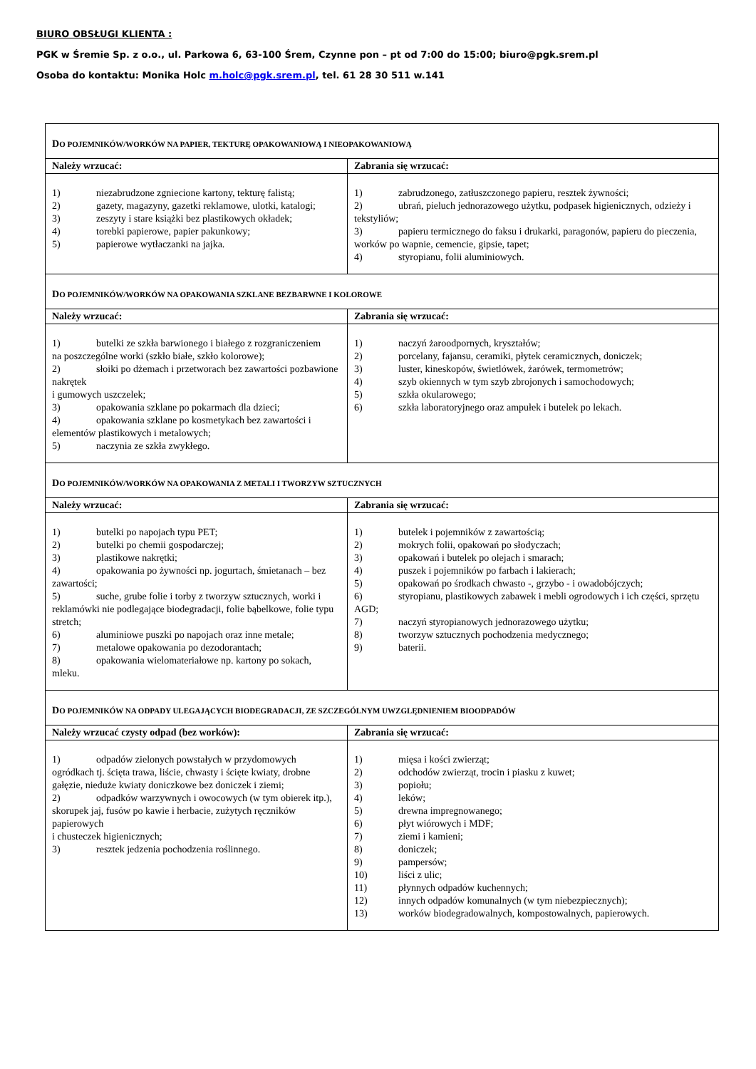BIURO OBSŁUGI KLIENTA :
PGK w Śremie Sp. z o.o., ul. Parkowa 6, 63-100 Śrem, Czynne pon – pt od 7:00 do 15:00; biuro@pgk.srem.pl
Osoba do kontaktu: Monika Holc m.holc@pgk.srem.pl, tel. 61 28 30 511 w.141
| D O POJEMNIKÓW/WORKÓW NA PAPIER, TEKTURĘ OPAKOWANIOWĄ I NIEOPAKOWANIOWĄ | |
| Należy wrzucać: | Zabrania się wrzucać: |
| 1) niezabrudzone zgniecione kartony, tekturę falistą; 2) gazety, magazyny, gazetki reklamowe, ulotki, katalogi; 3) zeszyty i stare książki bez plastikowych okładek; 4) torebki papierowe, papier pakunkowy; 5) papierowe wytłaczanki na jajka. | 1) zabrudzonego, zatłuszczonego papieru, resztek żywności; 2) ubrań, pieluch jednorazowego użytku, podpasek higienicznych, odzieży i tekstyliów; 3) papieru termicznego do faksu i drukarki, paragonów, papieru do pieczenia, worków po wapnie, cemencie, gipsie, tapet; 4) styropianu, folii aluminiowych. |
| D O POJEMNIKÓW/WORKÓW NA OPAKOWANIA SZKLANE BEZBARWNE I KOLOROWE | |
| Należy wrzucać: | Zabrania się wrzucać: |
| 1) butelki ze szkła barwionego i białego z rozgraniczeniem na poszczególne worki (szkło białe, szkło kolorowe); 2) słoiki po dżemach i przetworach bez zawartości pozbawione nakrętek i gumowych uszczelek; 3) opakowania szklane po pokarmach dla dzieci; 4) opakowania szklane po kosmetykach bez zawartości i elementów plastikowych i metalowych; 5) naczynia ze szkła zwykłego. | 1) naczyń żaroodpornych, kryształów; 2) porcelany, fajansu, ceramiki, płytek ceramicznych, doniczek; 3) luster, kineskopów, świetlówek, żarówek, termometrów; 4) szyb okiennych w tym szyb zbrojonych i samochodowych; 5) szkła okularowego; 6) szkła laboratoryjnego oraz ampułek i butelek po lekach. |
| D O POJEMNIKÓW/WORKÓW NA OPAKOWANIA Z METALI I TWORZYW SZTUCZNYCH | |
| Należy wrzucać: | Zabrania się wrzucać: |
| 1) butelki po napojach typu PET; 2) butelki po chemii gospodarczej; 3) plastikowe nakrętki; 4) opakowania po żywności np. jogurtach, śmietanach – bez zawartości; 5) suche, grube folie i torby z tworzyw sztucznych, worki i reklamówki nie podlegające biodegradacji, folie bąbelkowe, folie typu stretch; 6) aluminiowe puszki po napojach oraz inne metale; 7) metalowe opakowania po dezodorantach; 8) opakowania wielomateriałowe np. kartony po sokach, mleku. | 1) butelek i pojemników z zawartością; 2) mokrych folii, opakowań po słodyczach; 3) opakowań i butelek po olejach i smarach; 4) puszek i pojemników po farbach i lakierach; 5) opakowań po środkach chwasto -, grzybo - i owadobójczych; 6) styropianu, plastikowych zabawek i mebli ogrodowych i ich części, sprzętu AGD; 7) naczyń styropianowych jednorazowego użytku; 8) tworzyw sztucznych pochodzenia medycznego; 9) baterii. |
| D O POJEMNIKÓW NA ODPADY ULEGAJĄCYCH BIODEGRADACJI, ZE SZCZEGÓLNYM UWZGLĘDNIENIEM BIOODPADÓW | |
| Należy wrzucać czysty odpad (bez worków): | Zabrania się wrzucać: |
| 1) odpadów zielonych powstałych w przydomowych ogródkach tj. ścięta trawa, liście, chwasty i ścięte kwiaty, drobne gałęzie, nieduże kwiaty doniczkowe bez doniczek i ziemi; 2) odpadków warzywnych i owocowych (w tym obierek itp.), skorupek jaj, fusów po kawie i herbacie, zużytych ręczników papierowych i chusteczek higienicznych; 3) resztek jedzenia pochodzenia roślinnego. | 1) mięsa i kości zwierząt; 2) odchodów zwierząt, trocin i piasku z kuwet; 3) popiołu; 4) leków; 5) drewna impregnowanego; 6) płyt wiórowych i MDF; 7) ziemi i kamieni; 8) doniczek; 9) pampersów; 10) liści z ulic; 11) płynnych odpadów kuchennych; 12) innych odpadów komunalnych (w tym niebezpiecznych); 13) worków biodegradowalnych, kompostowalnych, papierowych. |